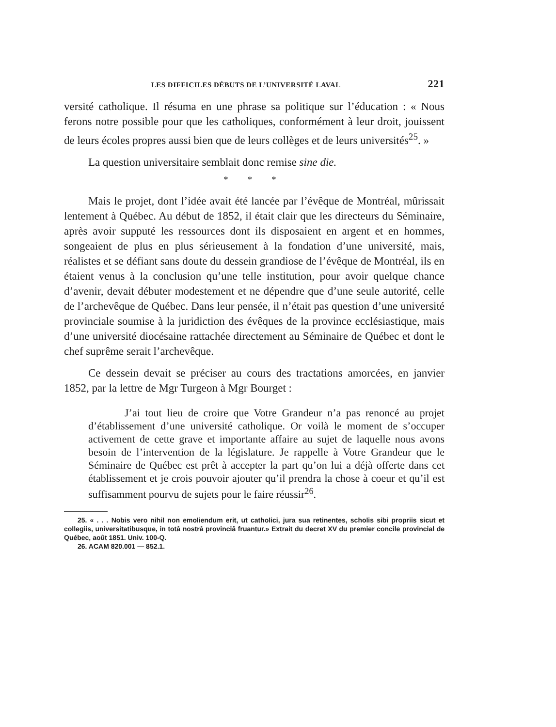LES DIFFICILES DÉBUTS DE L’UNIVERSITÉ LAVAL 221
versité catholique. Il résuma en une phrase sa politique sur l’éducation : « Nous ferons notre possible pour que les catholiques, conformément à leur droit, jouissent de leurs écoles propres aussi bien que de leurs collèges et de leurs universités<sup>25</sup>. »
La question universitaire semblait donc remise sine die.
* * *
Mais le projet, dont l’idée avait été lancée par l’évêque de Montréal, mûrissait lentement à Québec. Au début de 1852, il était clair que les directeurs du Séminaire, après avoir supputé les ressources dont ils disposaient en argent et en hommes, songeaient de plus en plus sérieusement à la fondation d’une université, mais, réalistes et se défiant sans doute du dessein grandiose de l’évêque de Montréal, ils en étaient venus à la conclusion qu’une telle institution, pour avoir quelque chance d’avenir, devait débuter modestement et ne dépendre que d’une seule autorité, celle de l’archevêque de Québec. Dans leur pensée, il n’était pas question d’une université provinciale soumise à la juridiction des évêques de la province ecclésiastique, mais d’une université diocésaine rattachée directement au Séminaire de Québec et dont le chef suprême serait l’archevêque.
Ce dessein devait se préciser au cours des tractations amorcées, en janvier 1852, par la lettre de Mgr Turgeon à Mgr Bourget :
J’ai tout lieu de croire que Votre Grandeur n’a pas renoncé au projet d’établissement d’une université catholique. Or voilà le moment de s’occuper activement de cette grave et importante affaire au sujet de laquelle nous avons besoin de l’intervention de la législature. Je rappelle à Votre Grandeur que le Séminaire de Québec est prêt à accepter la part qu’on lui a déjà offerte dans cet établissement et je crois pouvoir ajouter qu’il prendra la chose à coeur et qu’il est suffisamment pourvu de sujets pour le faire réussir<sup>26</sup>.
25. « . . . Nobis vero nihil non emoliendum erit, ut catholici, jura sua retinentes, scholis sibi propriis sicut et collegiis, universitatibusque, in totâ nostrâ provinciâ fruantur.» Extrait du decret XV du premier concile provincial de Québec, août 1851. Univ. 100-Q.
26. ACAM 820.001 — 852.1.